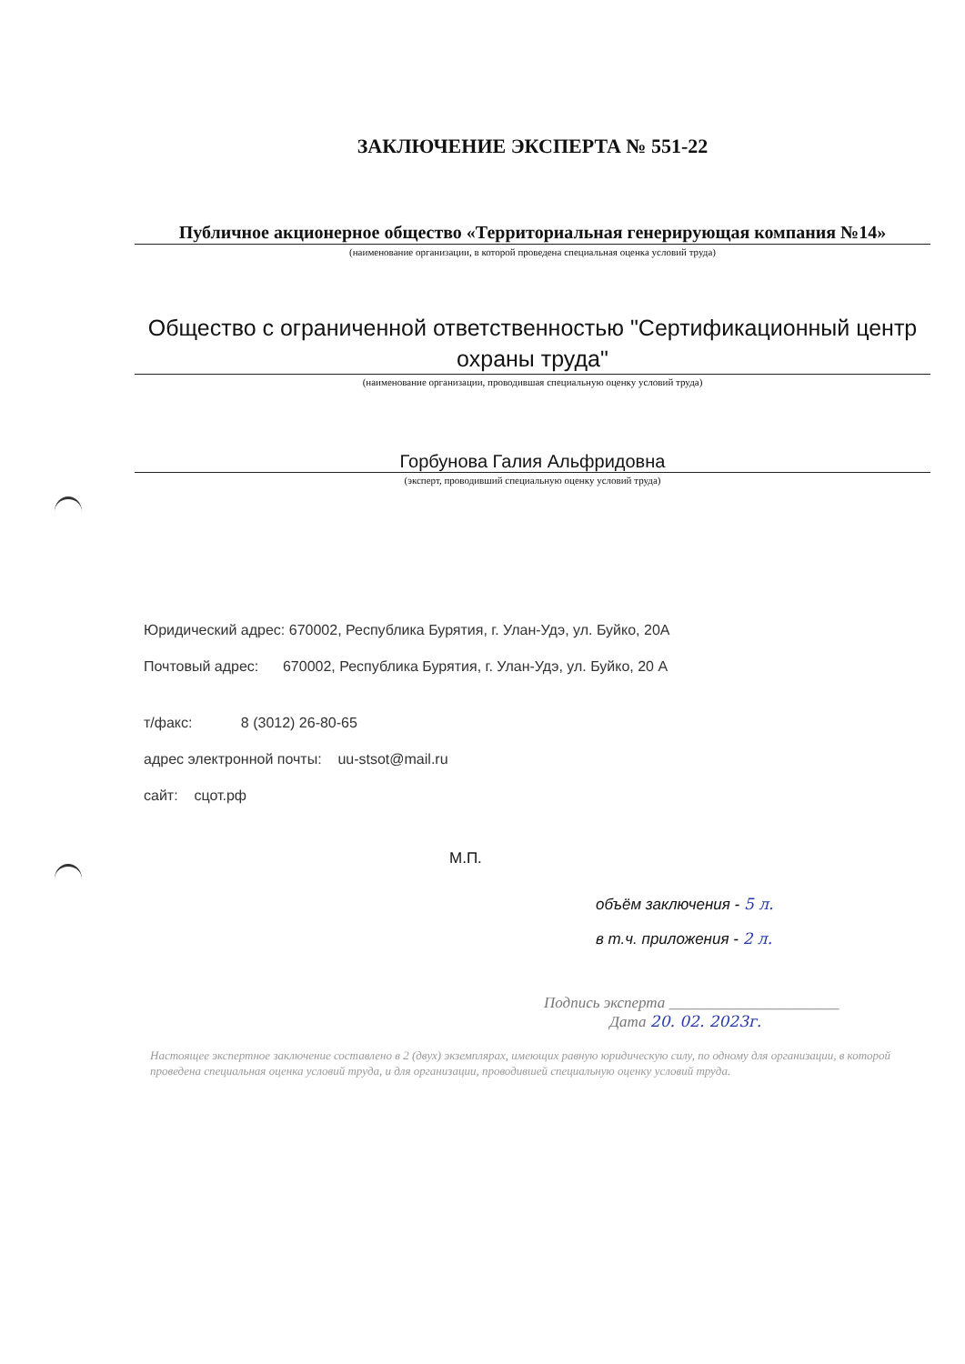ЗАКЛЮЧЕНИЕ ЭКСПЕРТА № 551-22
Публичное акционерное общество «Территориальная генерирующая компания №14»
(наименование организации, в которой проведена специальная оценка условий труда)
Общество с ограниченной ответственностью "Сертификационный центр охраны труда"
(наименование организации, проводившая специальную оценку условий труда)
Горбунова Галия Альфридовна
(эксперт, проводивший специальную оценку условий труда)
Юридический адрес: 670002, Республика Бурятия, г. Улан-Удэ, ул. Буйко, 20А
Почтовый адрес: 670002, Республика Бурятия, г. Улан-Удэ, ул. Буйко, 20 А
т/факс: 8 (3012) 26-80-65
адрес электронной почты: uu-stsot@mail.ru
сайт: сцот.рф
М.П.
объём заключения - 5 л.
в т.ч. приложения - 2 л.
Подпись эксперта ______________________
Дата 20. 02. 2023г.
Настоящее экспертное заключение составлено в 2 (двух) экземплярах, имеющих равную юридическую силу, по одному для организации, в которой проведена специальная оценка условий труда, и для организации, проводившей специальную оценку условий труда.